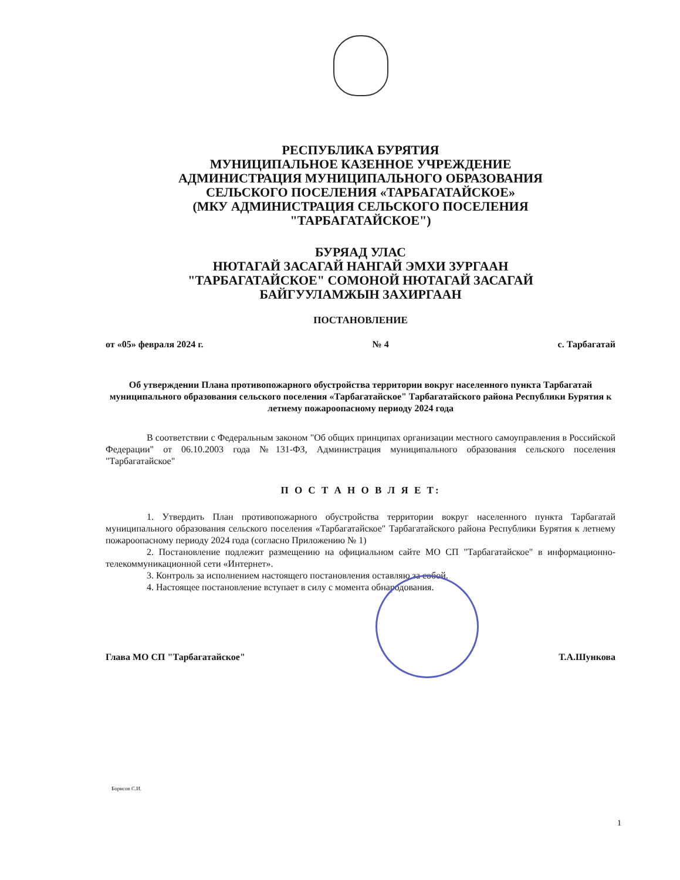РЕСПУБЛИКА БУРЯТИЯ
МУНИЦИПАЛЬНОЕ КАЗЕННОЕ УЧРЕЖДЕНИЕ
АДМИНИСТРАЦИЯ МУНИЦИПАЛЬНОГО ОБРАЗОВАНИЯ
СЕЛЬСКОГО ПОСЕЛЕНИЯ «ТАРБАГАТАЙСКОЕ»
(МКУ АДМИНИСТРАЦИЯ СЕЛЬСКОГО ПОСЕЛЕНИЯ
"ТАРБАГАТАЙСКОЕ")
БУРЯАД УЛАС
НЮТАГАЙ ЗАСАГАЙ НАНГАЙ ЭМХИ ЗУРГААН
"ТАРБАГАТАЙСКОЕ" СОМОНОЙ НЮТАГАЙ ЗАСАГАЙ
БАЙГУУЛАМЖЫН ЗАХИРГААН
ПОСТАНОВЛЕНИЕ
от «05» февраля 2024 г. № 4 с. Тарбагатай
Об утверждении Плана противопожарного обустройства территории вокруг населенного пункта Тарбагатай муниципального образования сельского поселения «Тарбагатайское" Тарбагатайского района Республики Бурятия к летнему пожароопасному периоду 2024 года
В соответствии с Федеральным законом "Об общих принципах организации местного самоуправления в Российской Федерации" от 06.10.2003 года №131-ФЗ, Администрация муниципального образования сельского поселения "Тарбагатайское"
П О С Т А Н О В Л Я Е Т:
1. Утвердить План противопожарного обустройства территории вокруг населенного пункта Тарбагатай муниципального образования сельского поселения «Тарбагатайское" Тарбагатайского района Республики Бурятия к летнему пожароопасному периоду 2024 года (согласно Приложению № 1)
2. Постановление подлежит размещению на официальном сайте МО СП "Тарбагатайское" в информационно-телекоммуникационной сети «Интернет».
3. Контроль за исполнением настоящего постановления оставляю за собой.
4. Настоящее постановление вступает в силу с момента обнародования.
Глава МО СП "Тарбагатайское" Т.А.Шункова
Борисов С.И.
1